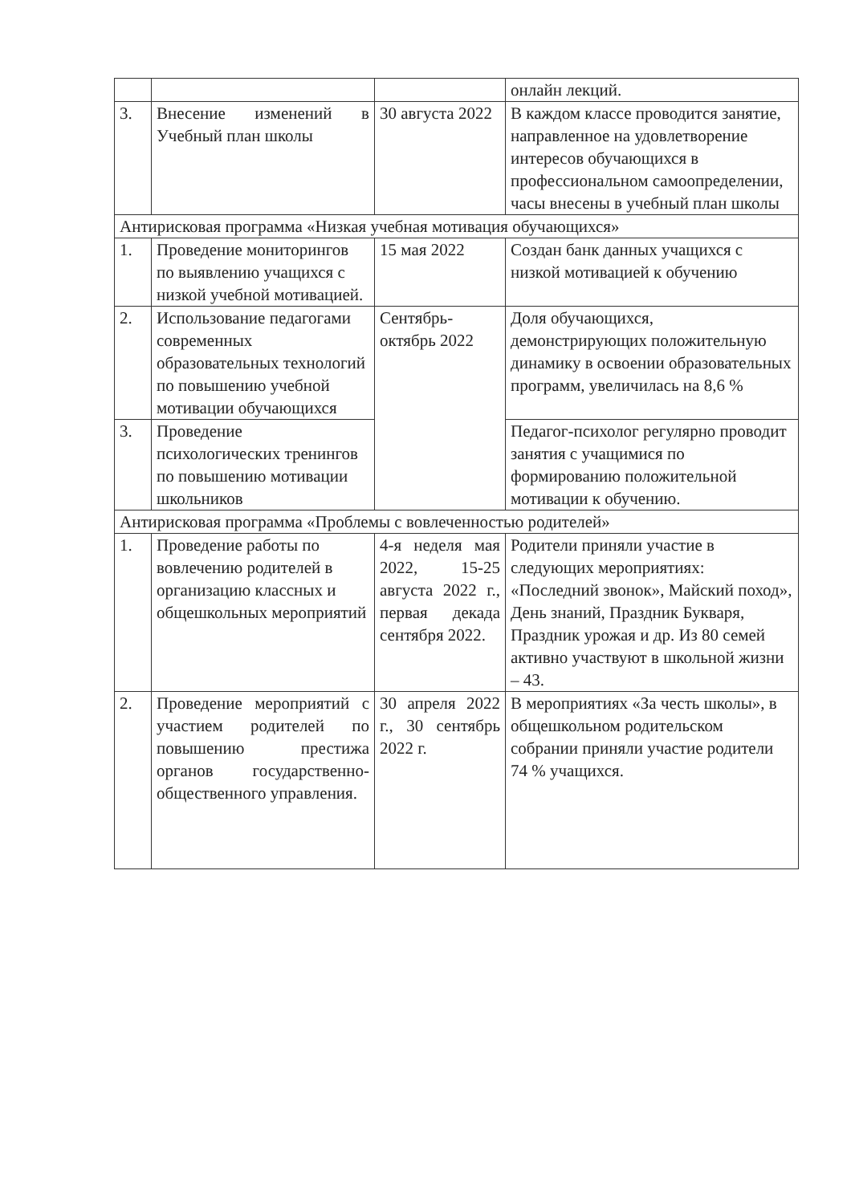| | | | онлайн лекций. |
| 3. | Внесение изменений в Учебный план школы | 30 августа 2022 | В каждом классе проводится занятие, направленное на удовлетворение интересов обучающихся в профессиональном самоопределении, часы внесены в учебный план школы |
| Антирисковая программа «Низкая учебная мотивация обучающихся» | | | |
| 1. | Проведение мониторингов по выявлению учащихся с низкой учебной мотивацией. | 15 мая 2022 | Создан банк данных учащихся с низкой мотивацией к обучению |
| 2. | Использование педагогами современных образовательных технологий по повышению учебной мотивации обучающихся | Сентябрь-октябрь 2022 | Доля обучающихся, демонстрирующих положительную динамику в освоении образовательных программ, увеличилась на 8,6 % |
| 3. | Проведение психологических тренингов по повышению мотивации школьников | | Педагог-психолог регулярно проводит занятия с учащимися по формированию положительной мотивации к обучению. |
| Антирисковая программа «Проблемы с вовлеченностью родителей» | | | |
| 1. | Проведение работы по вовлечению родителей в организацию классных и общешкольных мероприятий | 4-я неделя мая 2022, 15-25 августа 2022 г., первая декада сентября 2022. | Родители приняли участие в следующих мероприятиях: «Последний звонок», Майский поход», День знаний, Праздник Букваря, Праздник урожая и др. Из 80 семей активно участвуют в школьной жизни – 43. |
| 2. | Проведение мероприятий с участием родителей по повышению престижа органов государственно-общественного управления. | 30 апреля 2022 г., 30 сентябрь 2022 г. | В мероприятиях «За честь школы», в общешкольном родительском собрании приняли участие родители 74 % учащихся. |